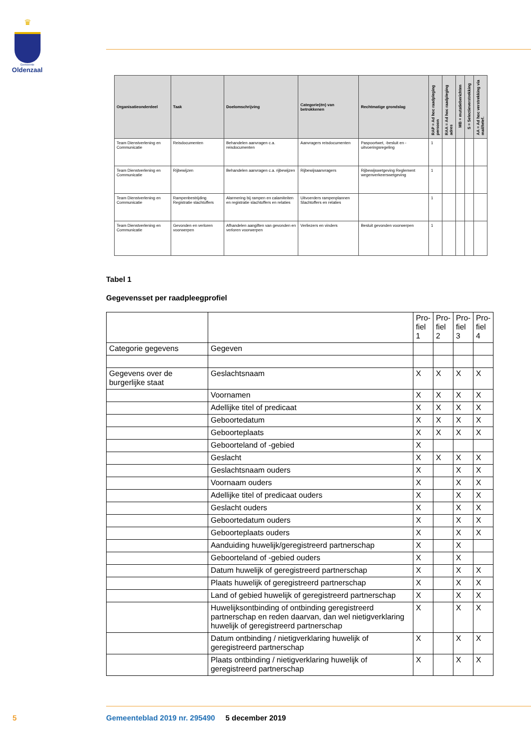♛
Gemeente
Oldenzaal
| Organisatieonderdeel | Taak | Doelomschrijving | Categorie(ën) van betrokkenen | Rechtmatige grondslag | RAP = Ad hoc raadpleging persoon | RAA = Ad hoc raadpleging adres | MB = mutatieberichten | S = Selectieverstrekking | AA = Ad hoc verstrekking via mail/telef. |
| --- | --- | --- | --- | --- | --- | --- | --- | --- | --- |
| Team Dienstverlening en Communicatie | Reisdocumenten | Behandelen aanvragen c.a. reisdocumenten | Aanvragers reisdocumenten | Paspoortwet, -besluit en -uitvoeringsregeling | 1 | | | | |
| Team Dienstverlening en Communicatie | Rijbewijzen | Behandelen aanvragen c.a. rijbewijzen | Rijbewijsaanvragers | Rijbewijswetgeving Reglement wegenverkeerswetgeving | 1 | | | | |
| Team Dienstverlening en Communicatie | Rampenbestrijding Registratie slachtoffers | Alarmering bij rampen en calamiteiten en registratie slachtoffers en relaties | Uitvoerders rampenplannen Slachtoffers en relaties | | 1 | | | | |
| Team Dienstverlening en Communicatie | Gevonden en verloren voorwerpen | Afhandelen aangiften van gevonden en verloren voorwerpen | Verliezers en vinders | Besluit gevonden voorwerpen | 1 | | | | |
Tabel 1
Gegevensset per raadpleegprofiel
| | | Pro-fiel 1 | Pro-fiel 2 | Pro-fiel 3 | Pro-fiel 4 |
| Categorie gegevens | Gegeven | | | | |
| Gegevens over de burgerlijke staat | Geslachtsnaam | X | X | X | X |
| | Voornamen | X | X | X | X |
| | Adellijke titel of predicaat | X | X | X | X |
| | Geboortedatum | X | X | X | X |
| | Geboorteplaats | X | X | X | X |
| | Geboorteland of -gebied | X | | | |
| | Geslacht | X | X | X | X |
| | Geslachtsnaam ouders | X | | X | X |
| | Voornaam ouders | X | | X | X |
| | Adellijke titel of predicaat ouders | X | | X | X |
| | Geslacht ouders | X | | X | X |
| | Geboortedatum ouders | X | | X | X |
| | Geboorteplaats ouders | X | | X | X |
| | Aanduiding huwelijk/geregistreerd partnerschap | X | | X | |
| | Geboorteland of -gebied ouders | X | | X | |
| | Datum huwelijk of geregistreerd partnerschap | X | | X | X |
| | Plaats huwelijk of geregistreerd partnerschap | X | | X | X |
| | Land of gebied huwelijk of geregistreerd partnerschap | X | | X | X |
| | Huwelijksontbinding of ontbinding geregistreerd partnerschap en reden daarvan, dan wel nietigverklaring huwelijk of geregistreerd partnerschap | X | | X | X |
| | Datum ontbinding / nietigverklaring huwelijk of geregistreerd partnerschap | X | | X | X |
| | Plaats ontbinding / nietigverklaring huwelijk of geregistreerd partnerschap | X | | X | X |
5
Gemeenteblad 2019 nr. 295490 5 december 2019